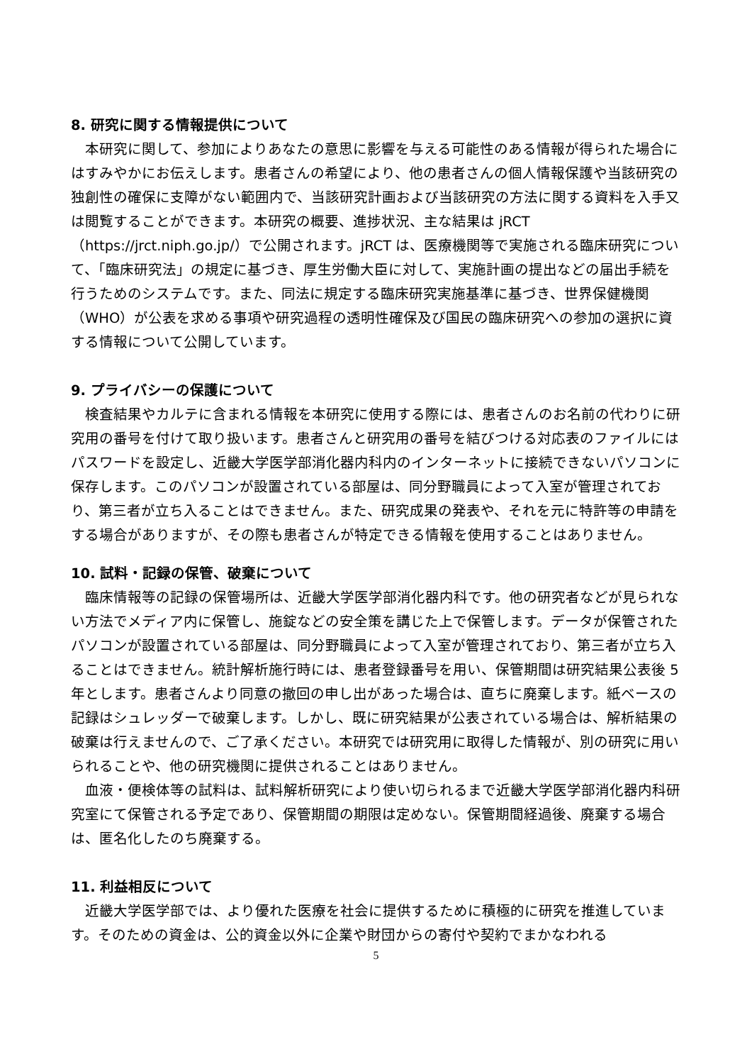8. 研究に関する情報提供について
本研究に関して、参加によりあなたの意思に影響を与える可能性のある情報が得られた場合にはすみやかにお伝えします。患者さんの希望により、他の患者さんの個人情報保護や当該研究の独創性の確保に支障がない範囲内で、当該研究計画および当該研究の方法に関する資料を入手又は閲覧することができます。本研究の概要、進捗状況、主な結果は jRCT（https://jrct.niph.go.jp/）で公開されます。jRCT は、医療機関等で実施される臨床研究について、「臨床研究法」の規定に基づき、厚生労働大臣に対して、実施計画の提出などの届出手続を行うためのシステムです。また、同法に規定する臨床研究実施基準に基づき、世界保健機関（WHO）が公表を求める事項や研究過程の透明性確保及び国民の臨床研究への参加の選択に資する情報について公開しています。
9. プライバシーの保護について
検査結果やカルテに含まれる情報を本研究に使用する際には、患者さんのお名前の代わりに研究用の番号を付けて取り扱います。患者さんと研究用の番号を結びつける対応表のファイルにはパスワードを設定し、近畿大学医学部消化器内科内のインターネットに接続できないパソコンに保存します。このパソコンが設置されている部屋は、同分野職員によって入室が管理されており、第三者が立ち入ることはできません。また、研究成果の発表や、それを元に特許等の申請をする場合がありますが、その際も患者さんが特定できる情報を使用することはありません。
10. 試料・記録の保管、破棄について
臨床情報等の記録の保管場所は、近畿大学医学部消化器内科です。他の研究者などが見られない方法でメディア内に保管し、施錠などの安全策を講じた上で保管します。データが保管されたパソコンが設置されている部屋は、同分野職員によって入室が管理されており、第三者が立ち入ることはできません。統計解析施行時には、患者登録番号を用い、保管期間は研究結果公表後 5 年とします。患者さんより同意の撤回の申し出があった場合は、直ちに廃棄します。紙ベースの記録はシュレッダーで破棄します。しかし、既に研究結果が公表されている場合は、解析結果の破棄は行えませんので、ご了承ください。本研究では研究用に取得した情報が、別の研究に用いられることや、他の研究機関に提供されることはありません。
血液・便検体等の試料は、試料解析研究により使い切られるまで近畿大学医学部消化器内科研究室にて保管される予定であり、保管期間の期限は定めない。保管期間経過後、廃棄する場合は、匿名化したのち廃棄する。
11. 利益相反について
近畿大学医学部では、より優れた医療を社会に提供するために積極的に研究を推進しています。そのための資金は、公的資金以外に企業や財団からの寄付や契約でまかなわれる
5